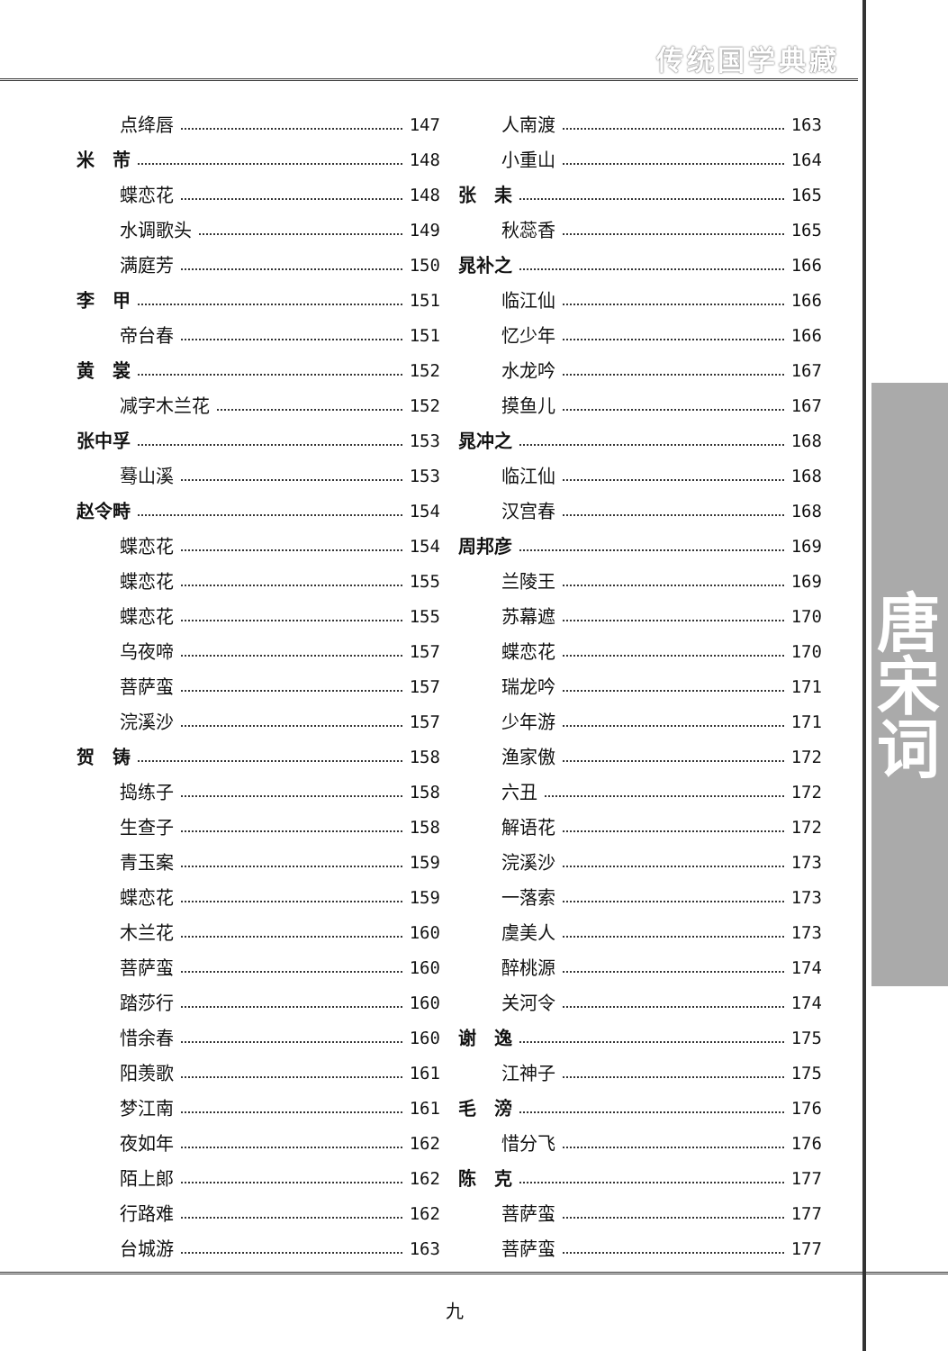传统国学典藏
唐宋词
点绛唇 147
米　芾 148
蝶恋花 148
水调歌头 149
满庭芳 150
李　甲 151
帝台春 151
黄　裳 152
减字木兰花 152
张中孚 153
蓦山溪 153
赵令畤 154
蝶恋花 154
蝶恋花 155
蝶恋花 155
乌夜啼 157
菩萨蛮 157
浣溪沙 157
贺　铸 158
捣练子 158
生查子 158
青玉案 159
蝶恋花 159
木兰花 160
菩萨蛮 160
踏莎行 160
惜余春 160
阳羡歌 161
梦江南 161
夜如年 162
陌上郎 162
行路难 162
台城游 163
人南渡 163
小重山 164
张　耒 165
秋蕊香 165
晁补之 166
临江仙 166
忆少年 166
水龙吟 167
摸鱼儿 167
晁冲之 168
临江仙 168
汉宫春 168
周邦彦 169
兰陵王 169
苏幕遮 170
蝶恋花 170
瑞龙吟 171
少年游 171
渔家傲 172
六丑 172
解语花 172
浣溪沙 173
一落索 173
虞美人 173
醉桃源 174
关河令 174
谢　逸 175
江神子 175
毛　滂 176
惜分飞 176
陈　克 177
菩萨蛮 177
菩萨蛮 177
九